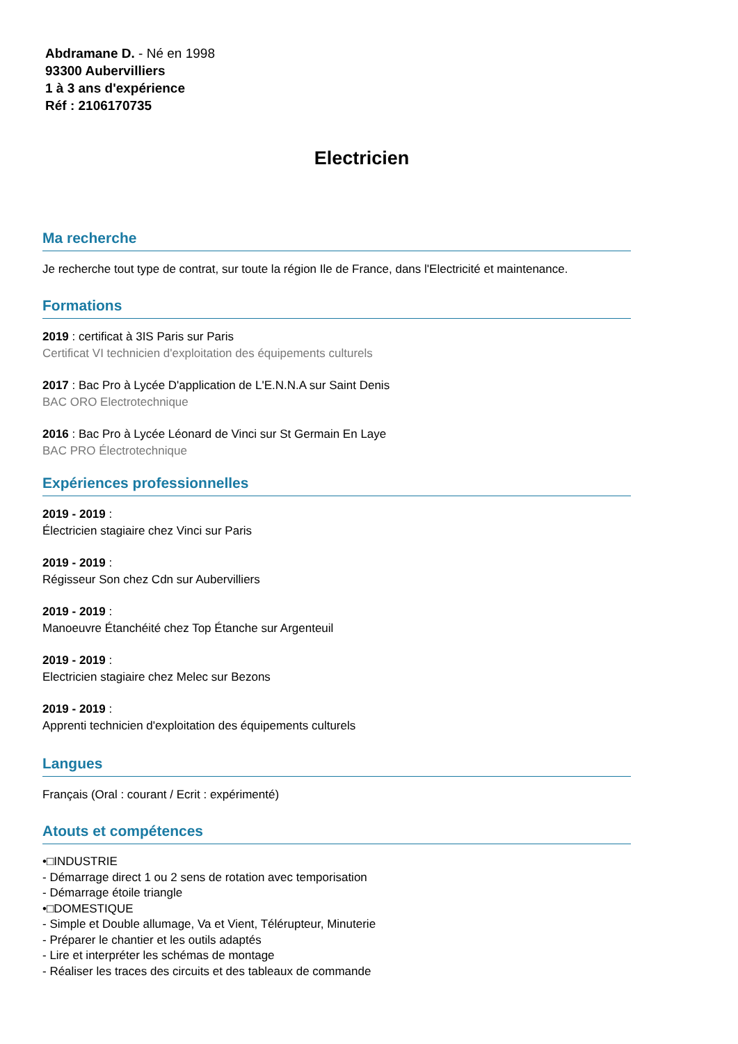Abdramane D. - Né en 1998
93300 Aubervilliers
1 à 3 ans d'expérience
Réf : 2106170735
Electricien
Ma recherche
Je recherche tout type de contrat, sur toute la région Ile de France, dans l'Electricité et maintenance.
Formations
2019 : certificat à 3IS Paris sur Paris
Certificat VI technicien d'exploitation des équipements culturels
2017 : Bac Pro à Lycée D'application de L'E.N.N.A sur Saint Denis
BAC ORO Electrotechnique
2016 : Bac Pro à Lycée Léonard de Vinci sur St Germain En Laye
BAC PRO Électrotechnique
Expériences professionnelles
2019 - 2019 :
Électricien stagiaire chez Vinci sur Paris
2019 - 2019 :
Régisseur Son chez Cdn sur Aubervilliers
2019 - 2019 :
Manoeuvre Étanchéité chez Top Étanche sur Argenteuil
2019 - 2019 :
Electricien stagiaire chez Melec sur Bezons
2019 - 2019 :
Apprenti technicien d'exploitation des équipements culturels
Langues
Français (Oral : courant / Ecrit : expérimenté)
Atouts et compétences
•□INDUSTRIE
- Démarrage direct 1 ou 2 sens de rotation avec temporisation
- Démarrage étoile triangle
•□DOMESTIQUE
- Simple et Double allumage, Va et Vient, Télérupteur, Minuterie
- Préparer le chantier et les outils adaptés
- Lire et interpréter les schémas de montage
- Réaliser les traces des circuits et des tableaux de commande